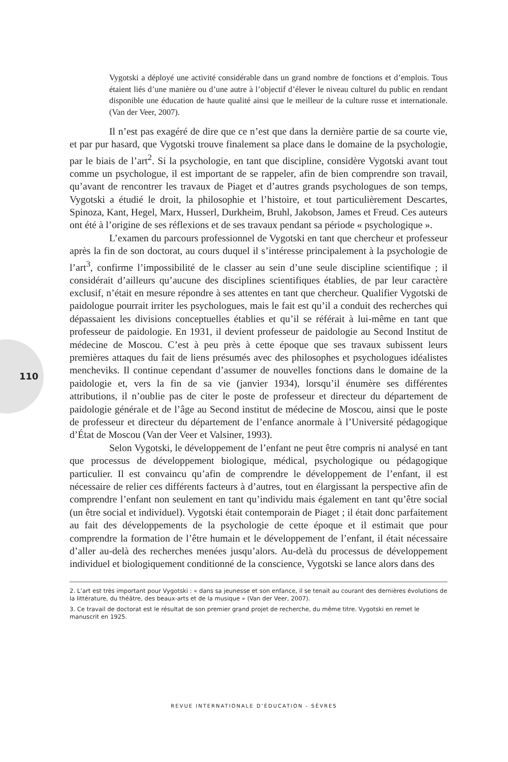Vygotski a déployé une activité considérable dans un grand nombre de fonctions et d’emplois. Tous étaient liés d’une manière ou d’une autre à l’objectif d’élever le niveau culturel du public en rendant disponible une éducation de haute qualité ainsi que le meilleur de la culture russe et internationale. (Van der Veer, 2007).
Il n’est pas exagéré de dire que ce n’est que dans la dernière partie de sa courte vie, et par pur hasard, que Vygotski trouve finalement sa place dans le domaine de la psychologie, par le biais de l’art<sup>2</sup>. Si la psychologie, en tant que discipline, considère Vygotski avant tout comme un psychologue, il est important de se rappeler, afin de bien comprendre son travail, qu’avant de rencontrer les travaux de Piaget et d’autres grands psychologues de son temps, Vygotski a étudié le droit, la philosophie et l’histoire, et tout particulièrement Descartes, Spinoza, Kant, Hegel, Marx, Husserl, Durkheim, Bruhl, Jakobson, James et Freud. Ces auteurs ont été à l’origine de ses réflexions et de ses travaux pendant sa période « psychologique ».
L’examen du parcours professionnel de Vygotski en tant que chercheur et professeur après la fin de son doctorat, au cours duquel il s’intéresse principalement à la psychologie de l’art<sup>3</sup>, confirme l’impossibilité de le classer au sein d’une seule discipline scientifique ; il considérait d’ailleurs qu’aucune des disciplines scientifiques établies, de par leur caractère exclusif, n’était en mesure répondre à ses attentes en tant que chercheur. Qualifier Vygotski de paidologue pourrait irriter les psychologues, mais le fait est qu’il a conduit des recherches qui dépassaient les divisions conceptuelles établies et qu’il se référait à lui-même en tant que professeur de paidologie. En 1931, il devient professeur de paidologie au Second Institut de médecine de Moscou. C’est à peu près à cette époque que ses travaux subissent leurs premières attaques du fait de liens présumés avec des philosophes et psychologues idéalistes mencheviks. Il continue cependant d’assumer de nouvelles fonctions dans le domaine de la paidologie et, vers la fin de sa vie (janvier 1934), lorsqu’il énumère ses différentes attributions, il n’oublie pas de citer le poste de professeur et directeur du département de paidologie générale et de l’âge au Second institut de médecine de Moscou, ainsi que le poste de professeur et directeur du département de l’enfance anormale à l’Université pédagogique d’État de Moscou (Van der Veer et Valsiner, 1993).
Selon Vygotski, le développement de l’enfant ne peut être compris ni analysé en tant que processus de développement biologique, médical, psychologique ou pédagogique particulier. Il est convaincu qu’afin de comprendre le développement de l’enfant, il est nécessaire de relier ces différents facteurs à d’autres, tout en élargissant la perspective afin de comprendre l’enfant non seulement en tant qu’individu mais également en tant qu’être social (un être social et individuel). Vygotski était contemporain de Piaget ; il était donc parfaitement au fait des développements de la psychologie de cette époque et il estimait que pour comprendre la formation de l’être humain et le développement de l’enfant, il était nécessaire d’aller au-delà des recherches menées jusqu’alors. Au-delà du processus de développement individuel et biologiquement conditionné de la conscience, Vygotski se lance alors dans des
2. L’art est très important pour Vygotski : « dans sa jeunesse et son enfance, il se tenait au courant des dernières évolutions de la littérature, du théâtre, des beaux-arts et de la musique » (Van der Veer, 2007).
3. Ce travail de doctorat est le résultat de son premier grand projet de recherche, du même titre. Vygotski en remet le manuscrit en 1925.
110
REVUE INTERNATIONALE D’ÉDUCATION - SÈVRES